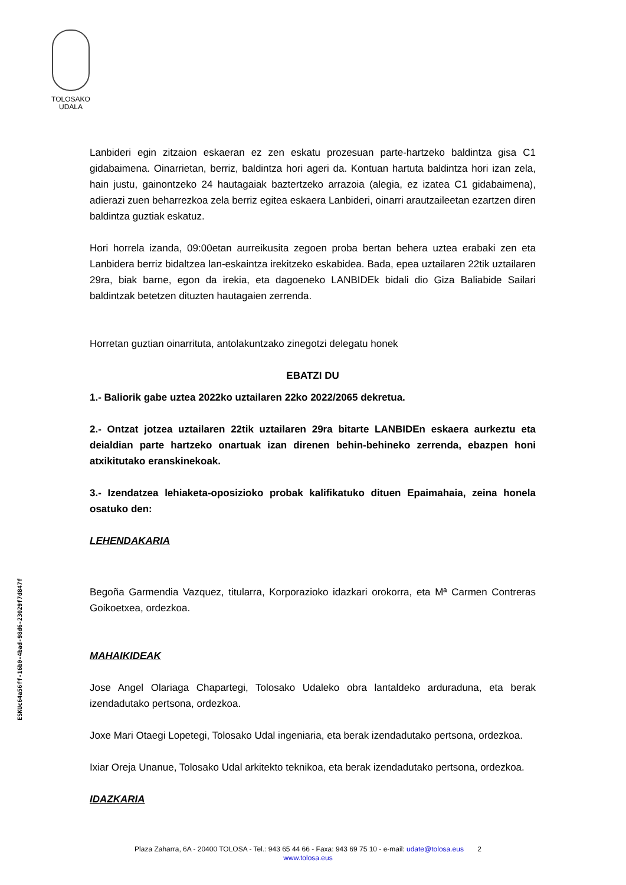TOLOSAKO
UDALA
ESKUc64a56ff-16b0-4bad-98d6-23029f7d847f
Lanbideri egin zitzaion eskaeran ez zen eskatu prozesuan parte-hartzeko baldintza gisa C1 gidabaimena. Oinarrietan, berriz, baldintza hori ageri da. Kontuan hartuta baldintza hori izan zela, hain justu, gainontzeko 24 hautagaiak baztertzeko arrazoia (alegia, ez izatea C1 gidabaimena), adierazi zuen beharrezkoa zela berriz egitea eskaera Lanbideri, oinarri arautzaileetan ezartzen diren baldintza guztiak eskatuz.
Hori horrela izanda, 09:00etan aurreikusita zegoen proba bertan behera uztea erabaki zen eta Lanbidera berriz bidaltzea lan-eskaintza irekitzeko eskabidea. Bada, epea uztailaren 22tik uztailaren 29ra, biak barne, egon da irekia, eta dagoeneko LANBIDEk bidali dio Giza Baliabide Sailari baldintzak betetzen dituzten hautagaien zerrenda.
Horretan guztian oinarrituta, antolakuntzako zinegotzi delegatu honek
EBATZI DU
1.- Baliorik gabe uztea 2022ko uztailaren 22ko 2022/2065 dekretua.
2.- Ontzat jotzea uztailaren 22tik uztailaren 29ra bitarte LANBIDEn eskaera aurkeztu eta deialdian parte hartzeko onartuak izan direnen behin-behineko zerrenda, ebazpen honi atxikitutako eranskinekoak.
3.- Izendatzea lehiaketa-oposizioko probak kalifikatuko dituen Epaimahaia, zeina honela osatuko den:
LEHENDAKARIA
Begoña Garmendia Vazquez, titularra, Korporazioko idazkari orokorra, eta Mª Carmen Contreras Goikoetxea, ordezkoa.
MAHAIKIDEAK
Jose Angel Olariaga Chapartegi, Tolosako Udaleko obra lantaldeko arduraduna, eta berak izendadutako pertsona, ordezkoa.
Joxe Mari Otaegi Lopetegi, Tolosako Udal ingeniaria, eta berak izendadutako pertsona, ordezkoa.
Ixiar Oreja Unanue, Tolosako Udal arkitekto teknikoa, eta berak izendadutako pertsona, ordezkoa.
IDAZKARIA
Plaza Zaharra, 6A - 20400 TOLOSA - Tel.: 943 65 44 66 - Faxa: 943 69 75 10 - e-mail: udate@tolosa.eus 2
www.tolosa.eus